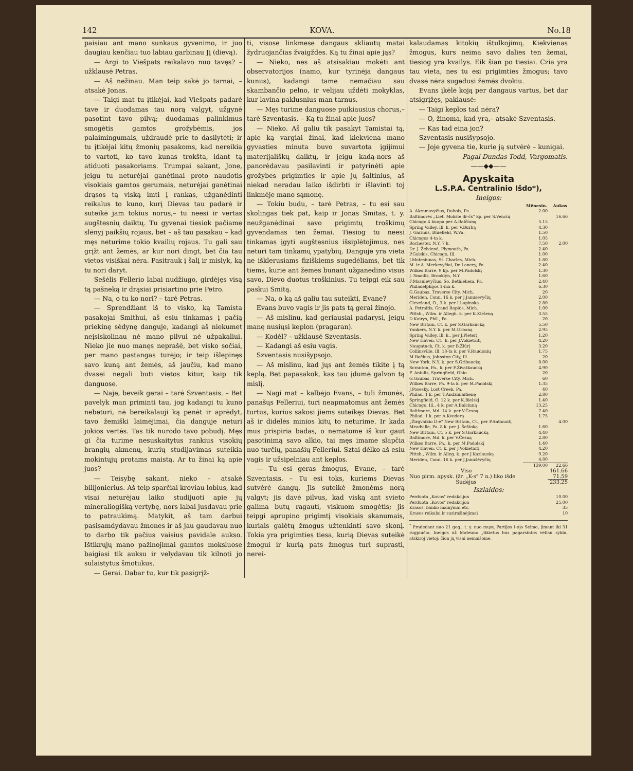142 KOVA. No.18
paisiau ant mano sunkaus gyvenimo, ir juo daugiau kenčiau tuo labiau garbinau Jį (dievą).
— Argi to Viešpats reikalavo nuo tavęs? – užklausė Petras.
— Aš nežinau. Man teip sakė jo tarnai, – atsakė Jonas.
— Taigi mat tu įtikėjai, kad Viešpats padarė tave ir duodamas tau norą valgyt, užgynė pasotint tavo pilvą; duodamas palinkimus smogėtis gamtos grožybėmis, jos palaimingumais, uždraudė prie to dasilytėti; ir tu įtikėjai kitų žmonių pasakoms, kad nereikia to vartoti, ko tavo kunas trokšta, idant tą atiduoti pasakoriams. Trumpai sakant, Jone, jeigu tu neturėjai ganėtinai proto naudotis visokiais gamtos gerumais, neturėjai ganėtinai drąsos tą viską imti į rankas, užganėdinti reikalus to kuno, kurį Dievas tau padarė ir suteikė jam tokius norus,– tu neesi ir vertas augštesnių daiktų. Tu gyvenai tiesiok pačiame slėnyj paikšių rojaus, bet – aš tau pasakau – kad męs neturime tokio kvailių rojaus. Tu gali sau grįžt ant žemės, ar kur nori dingt, bet čia tau vietos visiškai nėra. Pasitrauk į šalį ir mislyk, ką tu nori daryt.
Sešėlis Fellerio labai nudžiugo, girdėjęs visą tą pašneką ir drąsiai prisiartino prie Petro.
— Na, o tu ko nori? – tarė Petras.
— Sprendžiant iš to visko, ką Tamista pasakojai Smithui, aš esiu tinkamas į pačią priekinę sėdynę danguje, kadangi aš niekumet neįsiskolinau nė mano pilvui nė užpakaliui. Nieko jie nuo manęs neprašė, bet visko sočiai, per mano pastangas turėjo; ir teip išlepinęs savo kuną ant žemės, aš jaučiu, kad mano dvasei negali buti vietos kitur, kaip tik danguose.
— Naje, beveik gerai – tarė Szventasis. – Bet pavelyk man priminti tau, jog kadangi tu kuno nebeturi, nė bereikalauji ką penėt ir aprėdyt, tavo žemiški laimėjimai, čia danguje neturi jokios vertės. Tas tik nurodo tavo pobudį. Męs gi čia turime nesuskaitytus rankius visokių brangių akmenų, kurių studijavimas suteikia mokintųjų protams maistą. Ar tu žinai ką apie juos?
— Teisybę sakant, nieko – atsakė bilijonierius. Aš teip sparčiai kroviau lobius, kad visai neturėjau laiko studijuoti apie jų mineraliogišką vertybę, nors labai jusdavau prie to patraukimą. Matykit, aš tam darbui pasisamdydavau žmones ir aš jau gaudavau nuo to darbo tik pačius vaisius pavidale aukso. Ištikrųjų mano pažinojimai gamtos moksluose baigiasi tik auksu ir velydavau tik kilnoti jo sulaistytus šmotukus.
— Gerai. Dabar tu, kur tik pasigrįž-
ti, visose linkmese dangaus skliautų matai žydruojančias žvaigždes. Ką tu žinai apie jąs?
— Nieko, nes aš atsisakiau mokėti ant observatorijos (namo, kur tyrinėja dangaus kunus), kadangi tame nemačiau sau skambančio pelno, ir velijau uždėti mokyklas, kur lavina paklusnius man tarnus.
— Męs turime danguose puikiausius chorus,– tarė Szventasis. – Ką tu žinai apie juos?
— Nieko. Aš galiu tik pasakyt Tamistai tą, apie ką vargiai žinai, kad kiekviena mano gyvasties minuta buvo suvartota įgijimui materijališkų daiktų, ir jeigu kadą-nors aš panorėdavau pasilavinti ir patyrinėti apie grožybes prigimties ir apie jų šaltinius, aš niekad neradau laiko išdirbti ir išlavinti toj linkmėje mano sąmonę.
— Tokiu budu, – tarė Petras, – tu esi sau skolingas tiek pat, kaip ir Jonas Smitas, t. y. neužganėdinai savo prigimtų troškimų gyvendamas ten žemai. Tiesiog tu neesi tinkamas įgyti augštesnius išsiplėtojimus, nes neturi tam tinkamų ypatybių. Danguje yra vieta ne išklerusiams fiziškiems sugedėliams, bet tik tiems, kurie ant žemės bunant užganėdino visus savo, Dievo duotus troškinius. Tu teipgi eik sau paskui Smitą.
— Na, o ką aš galiu tau suteikti, Evane?
Evans buvo vagis ir jis pats tą gerai žinojo.
— Aš mislinu, kad geriausiai padarysi, jeigu manę nusiųsi keplon (pragaran).
— Kodėl? – užklausė Szventasis.
— Kadangi aš esiu vagis.
Szventasis nusišypsojo.
— Aš mislinu, kad jųs ant žemės tikite į tą keplą. Bet papasakok, kas tau įdumė galvon tą mislį.
— Nagi mat – kalbėjo Evans, – tuli žmonės, panašųs Felleriui, turi neapmatomus ant žemės turtus, kurius sakosi jiems suteikęs Dievas. Bet aš ir didelės minios kitų to neturime. Ir kada mus prispiria badas, o nematome iš kur gaut pasotinimą savo alkio, tai męs imame slapčia nuo turčių, panašių Felleriui. Sztai dėlko aš esiu vagis ir užsipelniau ant keplos.
— Tu esi geras žmogus, Evane, – tarė Szventasis. – Tu esi toks, kuriems Dievas sutvėrė dangų. Jis suteikė žmonėms norą valgyt; jis davė pilvus, kad viską ant svieto galima butų ragauti, viskuom smogėtis; jis teipgi aprupino prigimtį visokiais skanumais, kuriais galėtų žmogus užtenkinti savo skonį. Tokia yra prigimties tiesa, kurią Dievas suteikė žmogui ir kurią pats žmogus turi suprasti, nerei-
kalaudamas kitokių ištulkojimų. Kiekvienas žmogus, kurs neima savo dalies ten žemai, tiesiog yra kvailys. Eik šian po tiesiai. Czia yra tau vieta, nes tu esi prigimties žmogus; tavo dvasė nėra sugedusi žemės dvokiu.
Evans įkėlė koją per dangaus vartus, bet dar atsigrįžęs, paklausė:
— Taigi keplos tad nėra?
— O, žinoma, kad yra,– atsakė Szventasis.
— Kas tad eina jon?
Szventasis nusišypsojo.
— Joje gyvena tie, kurie ją sutvėrė – kunigai.
Pagal Dundas Todd, Vargomatis.
——◆◆——
Apyskaita
L.S.P.A. Centralinio Išdo*),
Ineigos:
| | Mēnesin. | Aukos |
| --- | --- | --- |
| A. Akramavyčius, Dubois, Pa. | 2.00 | |
| Baltimorės „Liet. Moksle dr-čs" kp. per S.Vencių | | 16.66 |
| Chicago 4 kuopa per A.Balčiuną | 5.15 | |
| Spring Valley, Ill. k. per V.Burbą | 4.30 | |
| J. Garmus, Bluefield, W.Va. | 1.50 | |
| Chicagos 4-ta k. | 1.05 | |
| Rochester, N.Y. 7 k. | 7.50 | 2.00 |
| Dr. J. Želvienė, Plymouth, Pa. | 2.40 | |
| P.Galskis, Chicago, Ill. | 1.00 | |
| J.Motesiunas, St. Charles, Mich. | 1.80 | |
| M. ir A. Merkevyčiai, De Lancey, Pa. | 2.40 | |
| Wilkes Barre, 9 kp. per M.Padolskį | 1.30 | |
| J. Smailis, Brooklyn, N.Y. | 1.60 | |
| F.Masulevyčius, So. Bethlehem, Pa. | 2.40 | |
| Philadelphijos 1-ma k. | 6.30 | |
| G.Gaubas, Traverse City, Mich. | 20 | |
| Meriden, Conn. 16 k. per J.Janusevyčių | 2.00 | |
| Cleveland, O., 3 k. per I.Lapinską | 2.80 | |
| A. Petraitis, Grand Rapids, Mich. | 1.00 | |
| Pittsb., Wilm. ir Allegh. k. per K.Kiršeną | 3.55 | |
| D.Kairys, Phil., Pa. | 20 | |
| New Britain, Ct. k. per S.Garkaucką | 5.50 | |
| Yonkers, N.Y. k. per M.Urboną | 2.95 | |
| Spring Valley, Ill. k., per J.Pieterį | 1.20 | |
| New Haven, Ct., k. per J.Vokietaitį | 4.20 | |
| Naugatuck, Ct. k. per B.Žiūrį | 3.20 | |
| Collinsville, Ill. 18-ta k. per V.Raudonių | 1.75 | |
| M.Ročkus, Johnston City, Ill. | 20 | |
| New York, N.Y. k. per S.Gribaucką | 8.00 | |
| Scranton, Pa., k. per F.Živatkaucką | 4.90 | |
| F. Aniulis, Springfield, Ohio | 20 | |
| G.Gaubas, Traverse City, Mich. | 60 | |
| Wilkes Barre, Pa. 9-ta k. per M.Padolskį | 1.35 | |
| J.Posesky, Lost Creek, Pa. | 40 | |
| Philad. 1 k. per T.Andziulaitienę | 2.80 | |
| Springfield, O. 12 k. per K.Bielskį | 1.40 | |
| Chicago, Ill., 4 k. per A.Balciuną | 13.25 | |
| Baltimore, Md. 14 k. per V.Česną | 7.40 | |
| Philad. 1 k. per A.Kvederą | 1.75 | |
| „Žirgvaikio D-ė" New Britain, Ct., per P.Antanaitį | | 4.00 |
| Meadville, Pa. 8 k. per J. Šeštoką | 1.60 | |
| New Britain, Ct. 5 k. per S.Garkaucką | 4.40 | |
| Baltimore, Md. k. per V.Česną | 2.80 | |
| Wilkes Barre, Pa., k. per M.Padolskį | 1.40 | |
| New Haven, Ct. k. per J.Vokietaitį | 4.20 | |
| Pittsb., Wilm. ir Alleg. k. per J.Kazlauską | 9.20 | |
| Meriden, Conn. 16 k. per J.Janušėvyčių | 4.80 | |
| | 139.00 | 22.66 |
| Viso | | 161.66 |
| Nuo pirm. apysk. (žr. „K-s" 7 n.) liko išde | | 71.59 |
| Sudėjus | | 233.25 |
Iszlaidos:
| Perduota „Kovos" redakcijon | 10.00 |
| Perduota „Kovos" redakcijon | 25.00 |
| Krasos, banko mainymai etc. | 35 |
| Krasos reikalai ir susirašinėjimai | 10 |
<sup>*</sup> Pradedant nuo 21 geg., t. y. nuo mųsų Partijos I-ojo Seimo, įimant iki 31 rugpiučio. Ineigos už Moteuno „tikietus bus pagarsintos vėliau sykiu, atskiroj vietoj; čion jų visai nemaišome.